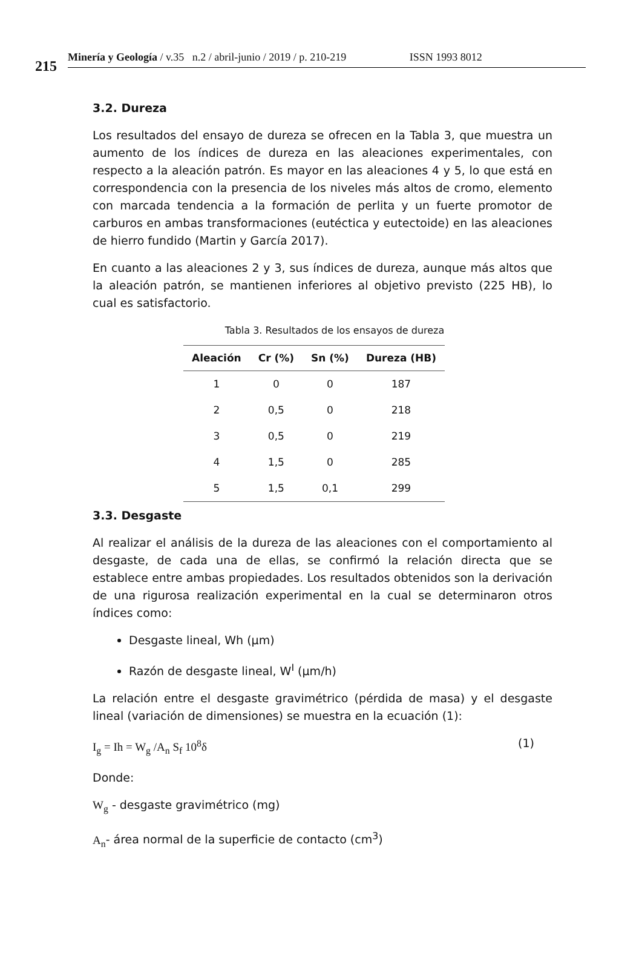215
Minería y Geología / v.35 n.2 / abril-junio / 2019 / p. 210-219 ISSN 1993 8012
3.2. Dureza
Los resultados del ensayo de dureza se ofrecen en la Tabla 3, que muestra un aumento de los índices de dureza en las aleaciones experimentales, con respecto a la aleación patrón. Es mayor en las aleaciones 4 y 5, lo que está en correspondencia con la presencia de los niveles más altos de cromo, elemento con marcada tendencia a la formación de perlita y un fuerte promotor de carburos en ambas transformaciones (eutéctica y eutectoide) en las aleaciones de hierro fundido (Martin y García 2017).
En cuanto a las aleaciones 2 y 3, sus índices de dureza, aunque más altos que la aleación patrón, se mantienen inferiores al objetivo previsto (225 HB), lo cual es satisfactorio.
Tabla 3. Resultados de los ensayos de dureza
| Aleación | Cr (%) | Sn (%) | Dureza (HB) |
| --- | --- | --- | --- |
| 1 | 0 | 0 | 187 |
| 2 | 0,5 | 0 | 218 |
| 3 | 0,5 | 0 | 219 |
| 4 | 1,5 | 0 | 285 |
| 5 | 1,5 | 0,1 | 299 |
3.3. Desgaste
Al realizar el análisis de la dureza de las aleaciones con el comportamiento al desgaste, de cada una de ellas, se confirmó la relación directa que se establece entre ambas propiedades. Los resultados obtenidos son la derivación de una rigurosa realización experimental en la cual se determinaron otros índices como:
Desgaste lineal, Wh (μm)
Razón de desgaste lineal, W<sup>I</sup> (μm/h)
La relación entre el desgaste gravimétrico (pérdida de masa) y el desgaste lineal (variación de dimensiones) se muestra en la ecuación (1):
I<sub>g</sub> = Ih = W<sub>g</sub> /A<sub>n</sub> S<sub>f</sub> 10<sup>8</sup>δ (1)
Donde:
W<sub>g</sub> - desgaste gravimétrico (mg)
A<sub>n</sub>- área normal de la superficie de contacto (cm<sup>3</sup>)